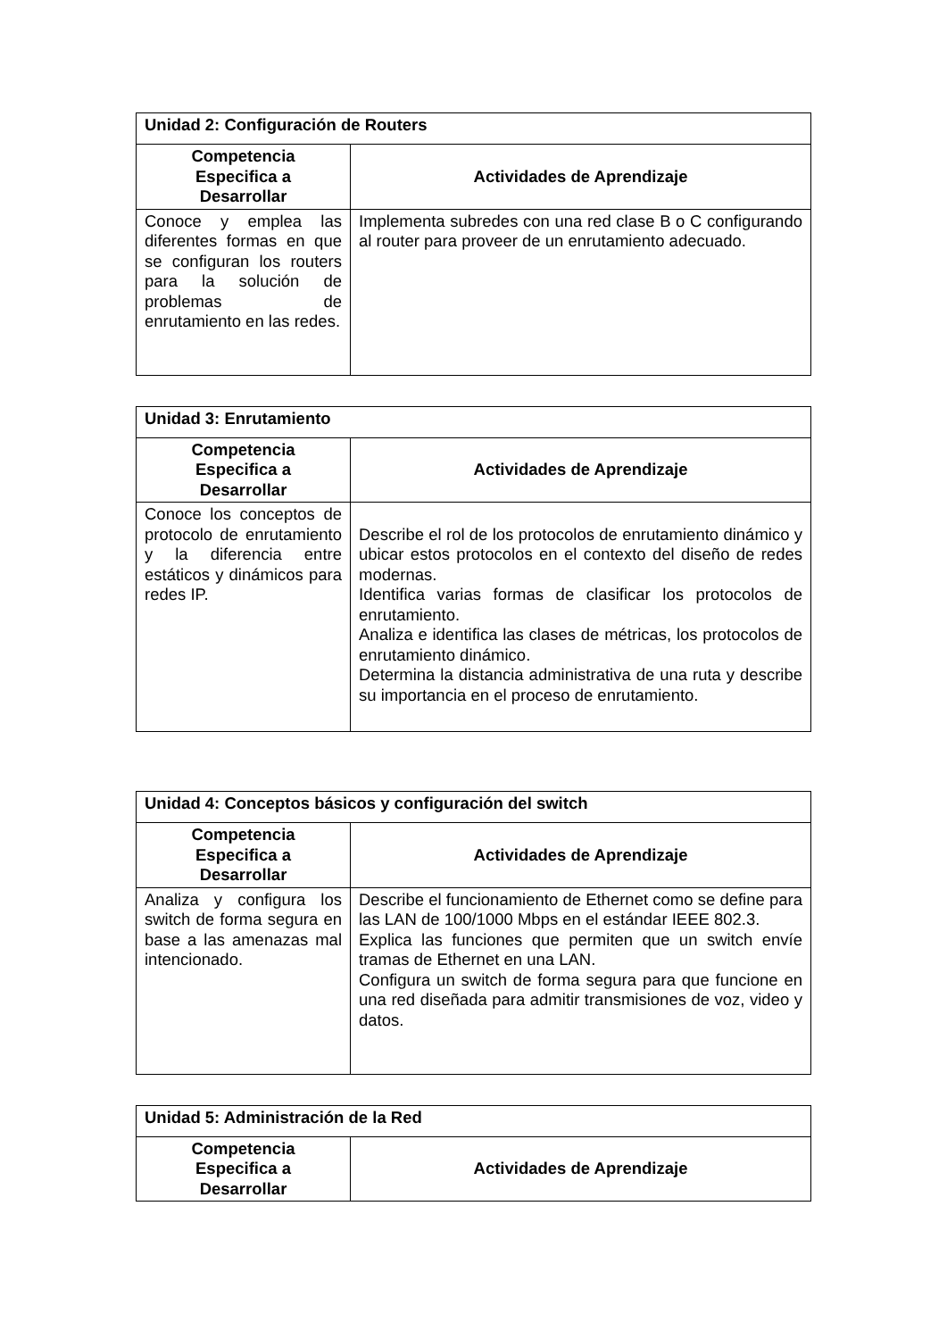| Unidad 2: Configuración de Routers | |
| --- | --- |
| Competencia Especifica a Desarrollar | Actividades de Aprendizaje |
| Conoce y emplea las diferentes formas en que se configuran los routers para la solución de problemas de enrutamiento en las redes. | Implementa subredes con una red clase B o C configurando al router para proveer de un enrutamiento adecuado. |
| Unidad 3: Enrutamiento | |
| --- | --- |
| Competencia Especifica a Desarrollar | Actividades de Aprendizaje |
| Conoce los conceptos de protocolo de enrutamiento y la diferencia entre estáticos y dinámicos para redes IP. | Describe el rol de los protocolos de enrutamiento dinámico y ubicar estos protocolos en el contexto del diseño de redes modernas. Identifica varias formas de clasificar los protocolos de enrutamiento. Analiza e identifica las clases de métricas, los protocolos de enrutamiento dinámico. Determina la distancia administrativa de una ruta y describe su importancia en el proceso de enrutamiento. |
| Unidad 4: Conceptos básicos y configuración del switch | |
| --- | --- |
| Competencia Especifica a Desarrollar | Actividades de Aprendizaje |
| Analiza y configura los switch de forma segura en base a las amenazas mal intencionado. | Describe el funcionamiento de Ethernet como se define para las LAN de 100/1000 Mbps en el estándar IEEE 802.3. Explica las funciones que permiten que un switch envíe tramas de Ethernet en una LAN. Configura un switch de forma segura para que funcione en una red diseñada para admitir transmisiones de voz, video y datos. |
| Unidad 5: Administración de la Red | |
| --- | --- |
| Competencia Especifica a Desarrollar | Actividades de Aprendizaje |